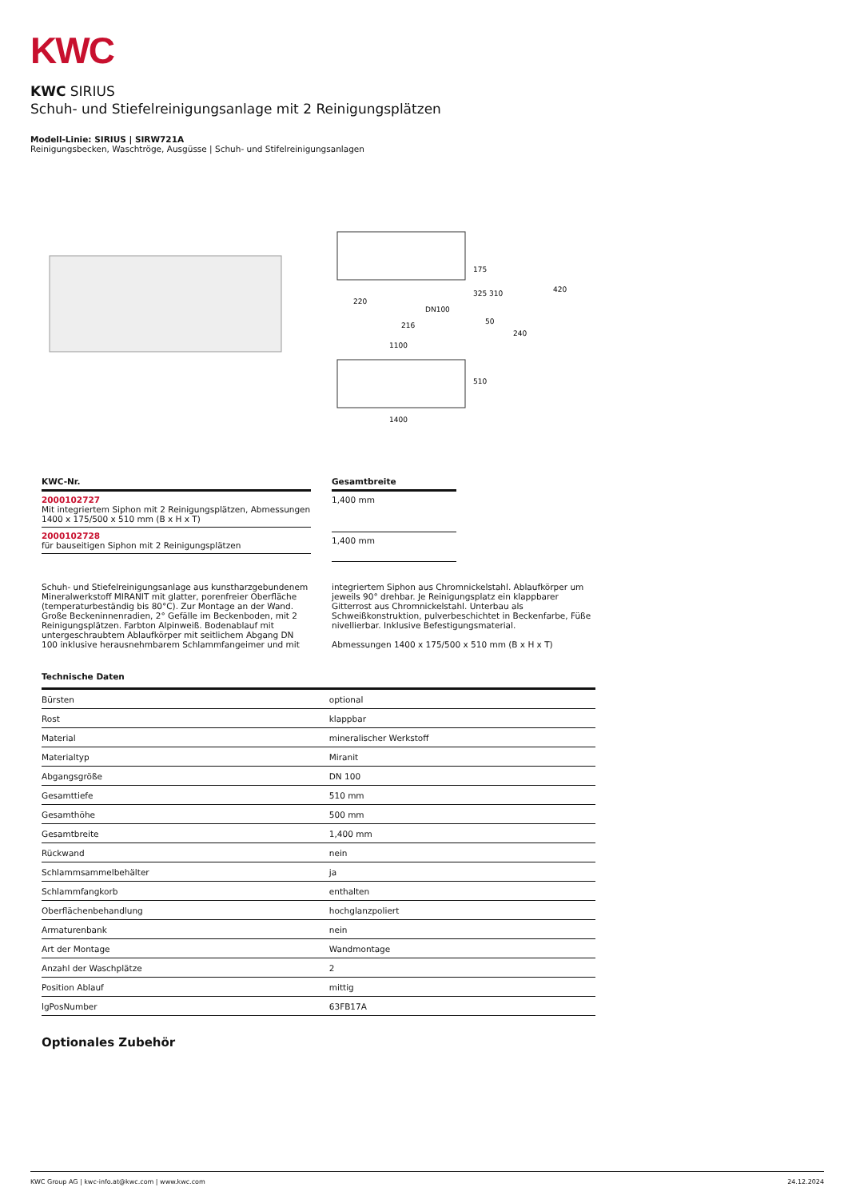KWC
KWC SIRIUS
Schuh- und Stiefelreinigungsanlage mit 2 Reinigungsplätzen
Modell-Linie: SIRIUS | SIRW721A
Reinigungsbecken, Waschtröge, Ausgüsse | Schuh- und Stifelreinigungsanlagen
220
DN100
216
175
325
310
420
50
240
1100
510
1400
| KWC-Nr. |
| --- |
| 2000102727 Mit integriertem Siphon mit 2 Reinigungsplätzen, Abmessungen 1400 x 175/500 x 510 mm (B x H x T) |
| 2000102728 für bauseitigen Siphon mit 2 Reinigungsplätzen |
| Gesamtbreite |
| --- |
| 1,400 mm |
| 1,400 mm |
Schuh- und Stiefelreinigungsanlage aus kunstharzgebundenem Mineralwerkstoff MIRANIT mit glatter, porenfreier Oberfläche (temperaturbeständig bis 80°C). Zur Montage an der Wand. Große Beckeninnenradien, 2° Gefälle im Beckenboden, mit 2 Reinigungsplätzen. Farbton Alpinweiß. Bodenablauf mit untergeschraubtem Ablaufkörper mit seitlichem Abgang DN 100 inklusive herausnehmbarem Schlammfangeimer und mit
integriertem Siphon aus Chromnickelstahl. Ablaufkörper um jeweils 90° drehbar. Je Reinigungsplatz ein klappbarer Gitterrost aus Chromnickelstahl. Unterbau als Schweißkonstruktion, pulverbeschichtet in Beckenfarbe, Füße nivellierbar. Inklusive Befestigungsmaterial.
Abmessungen 1400 x 175/500 x 510 mm (B x H x T)
Technische Daten
| Bürsten | optional |
| Rost | klappbar |
| Material | mineralischer Werkstoff |
| Materialtyp | Miranit |
| Abgangsgröße | DN 100 |
| Gesamttiefe | 510 mm |
| Gesamthöhe | 500 mm |
| Gesamtbreite | 1,400 mm |
| Rückwand | nein |
| Schlammsammelbehälter | ja |
| Schlammfangkorb | enthalten |
| Oberflächenbehandlung | hochglanzpoliert |
| Armaturenbank | nein |
| Art der Montage | Wandmontage |
| Anzahl der Waschplätze | 2 |
| Position Ablauf | mittig |
| lgPosNumber | 63FB17A |
Optionales Zubehör
KWC Group AG | kwc-info.at@kwc.com | www.kwc.com 24.12.2024